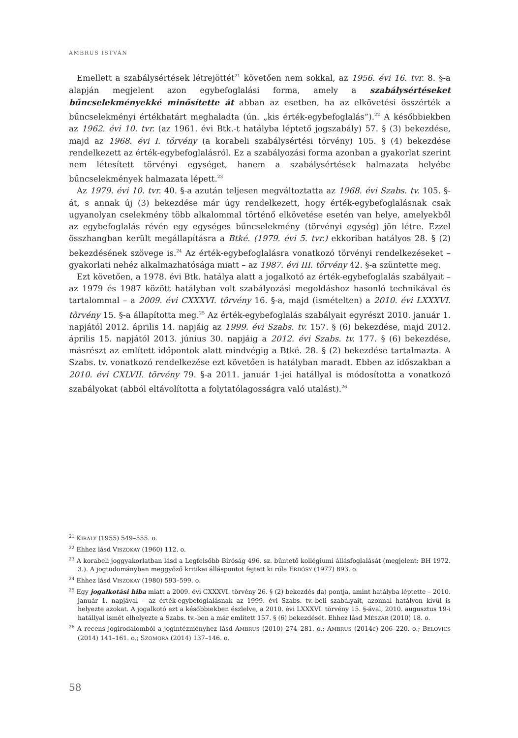AMBRUS ISTVÁN
Emellett a szabálysértések létrejöttét<sup>21</sup> követően nem sokkal, az 1956. évi 16. tvr. 8. §-a alapján megjelent azon egybefoglalási forma, amely a szabálysértéseket bűncselekményekké minősítette át abban az esetben, ha az elkövetési összérték a bűncselekményi értékhatárt meghaladta (ún. „kis érték-egybefoglalás”).<sup>22</sup> A későbbiekben az 1962. évi 10. tvr. (az 1961. évi Btk.-t hatályba léptető jogszabály) 57. § (3) bekezdése, majd az 1968. évi I. törvény (a korabeli szabálysértési törvény) 105. § (4) bekezdése rendelkezett az érték-egybefoglalásról. Ez a szabályozási forma azonban a gyakorlat szerint nem létesített törvényi egységet, hanem a szabálysértések halmazata helyébe bűncselekmények halmazata lépett.<sup>23</sup>
Az 1979. évi 10. tvr. 40. §-a azután teljesen megváltoztatta az 1968. évi Szabs. tv. 105. §-át, s annak új (3) bekezdése már úgy rendelkezett, hogy érték-egybefoglalásnak csak ugyanolyan cselekmény több alkalommal történő elkövetése esetén van helye, amelyekből az egybefoglalás révén egy egységes bűncselekmény (törvényi egység) jön létre. Ezzel összhangban került megállapításra a Btké. (1979. évi 5. tvr.) ekkoriban hatályos 28. § (2) bekezdésének szövege is.<sup>24</sup> Az érték-egybefoglalásra vonatkozó törvényi rendelkezéseket – gyakorlati nehéz alkalmazhatósága miatt – az 1987. évi III. törvény 42. §-a szüntette meg.
Ezt követően, a 1978. évi Btk. hatálya alatt a jogalkotó az érték-egybefoglalás szabályait – az 1979 és 1987 között hatályban volt szabályozási megoldáshoz hasonló technikával és tartalommal – a 2009. évi CXXXVI. törvény 16. §-a, majd (ismételten) a 2010. évi LXXXVI. törvény 15. §-a állapította meg.<sup>25</sup> Az érték-egybefoglalás szabályait egyrészt 2010. január 1. napjától 2012. április 14. napjáig az 1999. évi Szabs. tv. 157. § (6) bekezdése, majd 2012. április 15. napjától 2013. június 30. napjáig a 2012. évi Szabs. tv. 177. § (6) bekezdése, másrészt az említett időpontok alatt mindvégig a Btké. 28. § (2) bekezdése tartalmazta. A Szabs. tv. vonatkozó rendelkezése ezt követően is hatályban maradt. Ebben az időszakban a 2010. évi CXLVII. törvény 79. §-a 2011. január 1-jei hatállyal is módosította a vonatkozó szabályokat (abból eltávolította a folytatólagosságra való utalást).<sup>26</sup>
<sup>21</sup> KIRÁLY (1955) 549–555. o.
<sup>22</sup> Ehhez lásd VISZOKAY (1960) 112. o.
<sup>23</sup> A korabeli joggyakorlatban lásd a Legfelsőbb Bíróság 496. sz. büntető kollégiumi állásfoglalását (megjelent: BH 1972. 3.). A jogtudományban meggyőző kritikai álláspontot fejtett ki róla ERDŐSY (1977) 893. o.
<sup>24</sup> Ehhez lásd VISZOKAY (1980) 593–599. o.
<sup>25</sup> Egy jogalkotási hiba miatt a 2009. évi CXXXVI. törvény 26. § (2) bekezdés da) pontja, amint hatályba léptette – 2010. január 1. napjával – az érték-egybefoglalásnak az 1999. évi Szabs. tv.-beli szabályait, azonnal hatályon kívül is helyezte azokat. A jogalkotó ezt a későbbiekben észlelve, a 2010. évi LXXXVI. törvény 15. §-ával, 2010. augusztus 19-i hatállyal ismét elhelyezte a Szabs. tv.-ben a már említett 157. § (6) bekezdését. Ehhez lásd MÉSZÁR (2010) 18. o.
<sup>26</sup> A recens jogirodalomból a jogintézményhez lásd AMBRUS (2010) 274–281. o.; AMBRUS (2014c) 206–220. o.; BELOVICS (2014) 141–161. o.; SZOMORA (2014) 137–146. o.
58